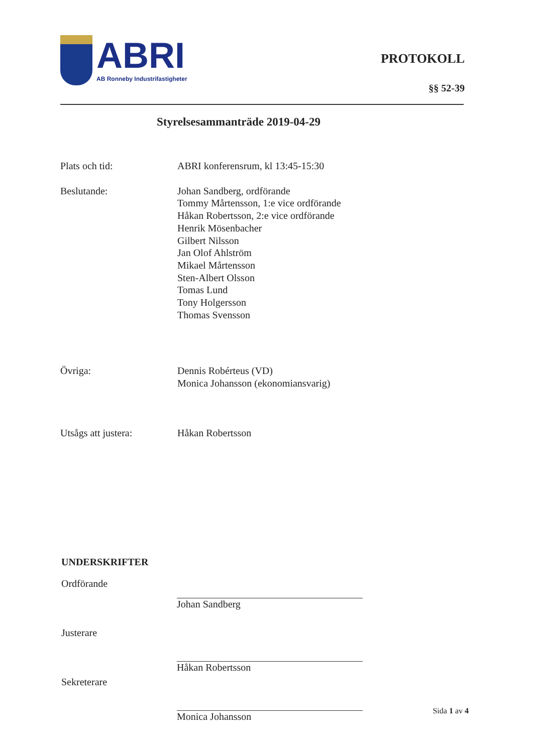ABRI
AB Ronneby Industrifastigheter
PROTOKOLL
§§ 52-39
Styrelsesammanträde 2019-04-29
Plats och tid: ABRI konferensrum, kl 13:45-15:30
Beslutande: Johan Sandberg, ordförande
Tommy Mårtensson, 1:e vice ordförande
Håkan Robertsson, 2:e vice ordförande
Henrik Mösenbacher
Gilbert Nilsson
Jan Olof Ahlström
Mikael Mårtensson
Sten-Albert Olsson
Tomas Lund
Tony Holgersson
Thomas Svensson
Övriga: Dennis Robérteus (VD)
Monica Johansson (ekonomiansvarig)
Utsågs att justera: Håkan Robertsson
UNDERSKRIFTER
Ordförande Johan Sandberg
Justerare Håkan Robertsson
Sekreterare Monica Johansson
Sida 1 av 4